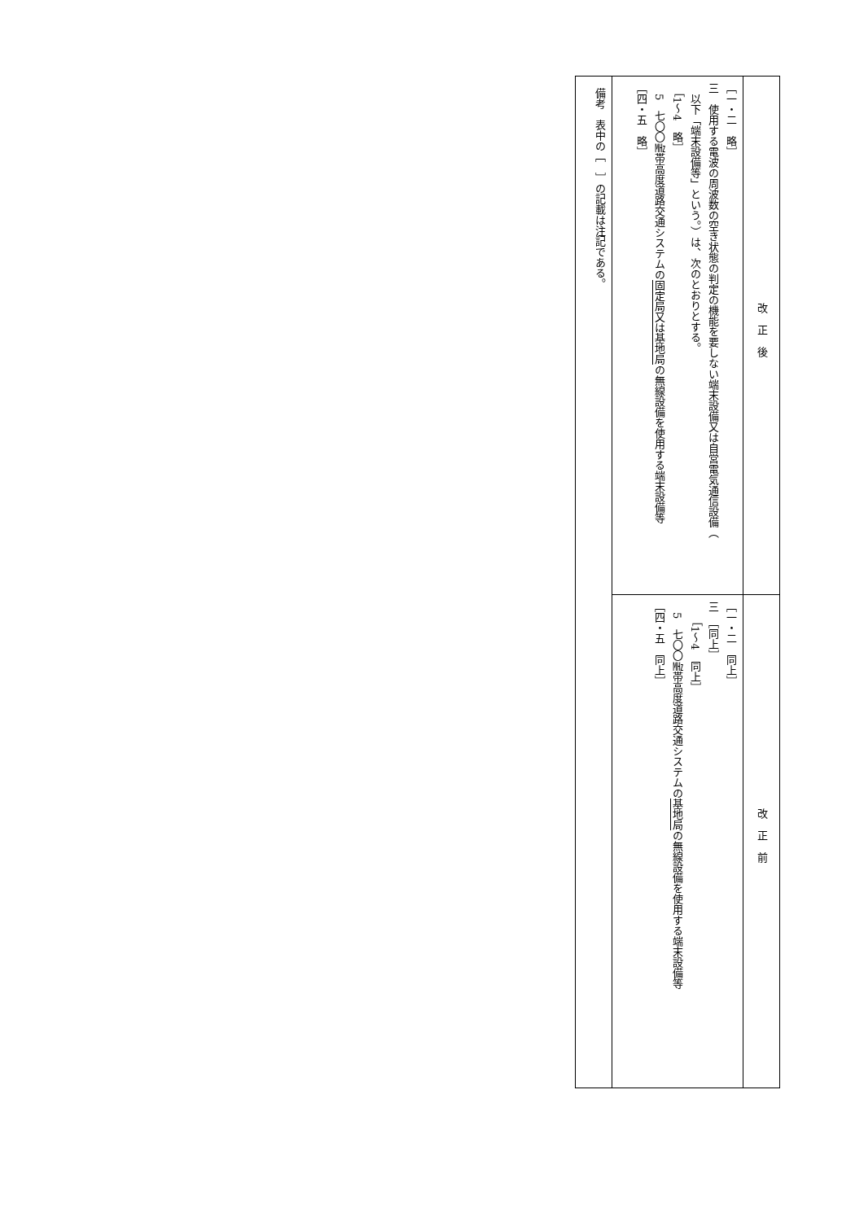| 改正後 | 改正前 |
| --- | --- |
| ［一・二 略］ 三 使用する電波の周波数の空き状態の判定の機能を要しない端末設備又は自営電気通信設備（ 以下「端末設備等」という。）は、次のとおりとする。 ［1～4 略］ 5 七〇〇㎒帯高度道路交通システムの 固定局又は基地局 の無線設備を使用する端末設備等 ［四・五 略］ | ［一・二 同上］ 三 ［同上］ ［1～4 同上］ 5 七〇〇㎒帯高度道路交通システムの 基地局 の無線設備を使用する端末設備等 ［四・五 同上］ |
| 備考 表中の［ ］の記載は注記である。 | |